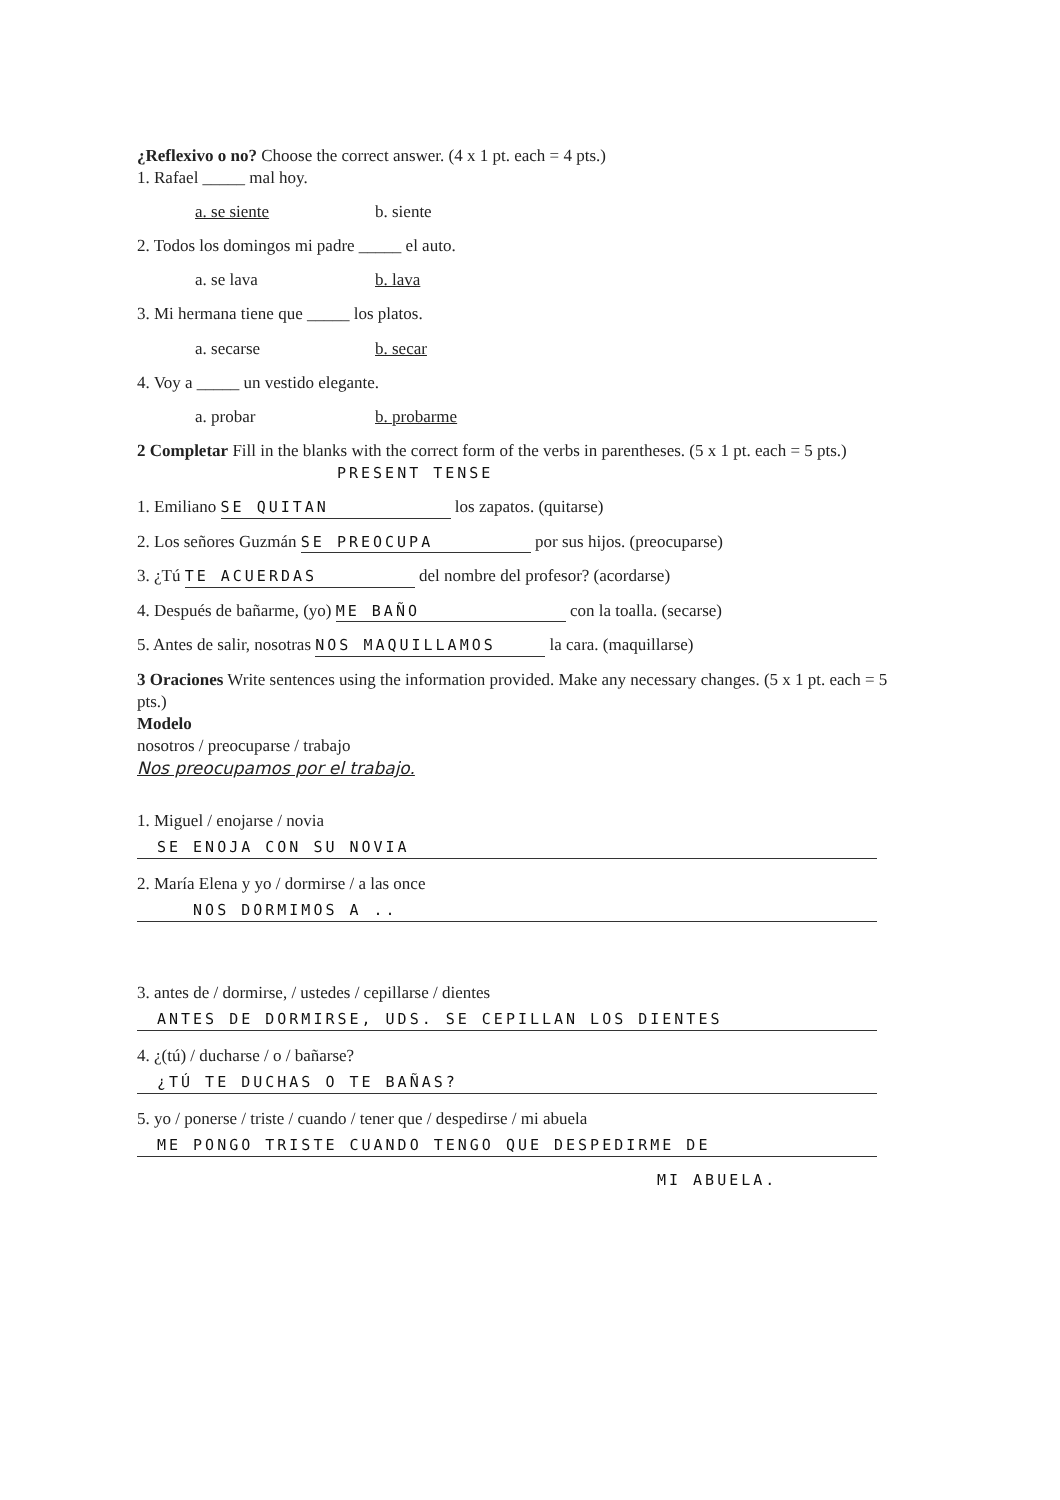¿Reflexivo o no? Choose the correct answer. (4 x 1 pt. each = 4 pts.)
1. Rafael _____ mal hoy.
a. se siente b. siente
2. Todos los domingos mi padre _____ el auto.
a. se lava b. lava
3. Mi hermana tiene que _____ los platos.
a. secarse b. secar
4. Voy a _____ un vestido elegante.
a. probar b. probarme
2 Completar Fill in the blanks with the correct form of the verbs in parentheses. (5 x 1 pt. each = 5 pts.) PRESENT TENSE
1. Emiliano SE QUITAN los zapatos. (quitarse)
2. Los señores Guzmán SE PREOCUPA por sus hijos. (preocuparse)
3. ¿Tú TE ACUERDAS del nombre del profesor? (acordarse)
4. Después de bañarme, (yo) ME BAÑO con la toalla. (secarse)
5. Antes de salir, nosotras NOS MAQUILLAMOS la cara. (maquillarse)
3 Oraciones Write sentences using the information provided. Make any necessary changes. (5 x 1 pt. each = 5 pts.)
Modelo
nosotros / preocuparse / trabajo
Nos preocupamos por el trabajo.
1. Miguel / enojarse / novia
SE ENOJA CON SU NOVIA
2. María Elena y yo / dormirse / a las once
NOS DORMIMOS A ..
3. antes de / dormirse, / ustedes / cepillarse / dientes
ANTES DE DORMIRSE, UDS. SE CEPILLAN LOS DIENTES
4. ¿(tú) / ducharse / o / bañarse?
¿TÚ TE DUCHAS O TE BAÑAS?
5. yo / ponerse / triste / cuando / tener que / despedirse / mi abuela
ME PONGO TRISTE CUANDO TENGO QUE DESPEDIRME DE
MI ABUELA.